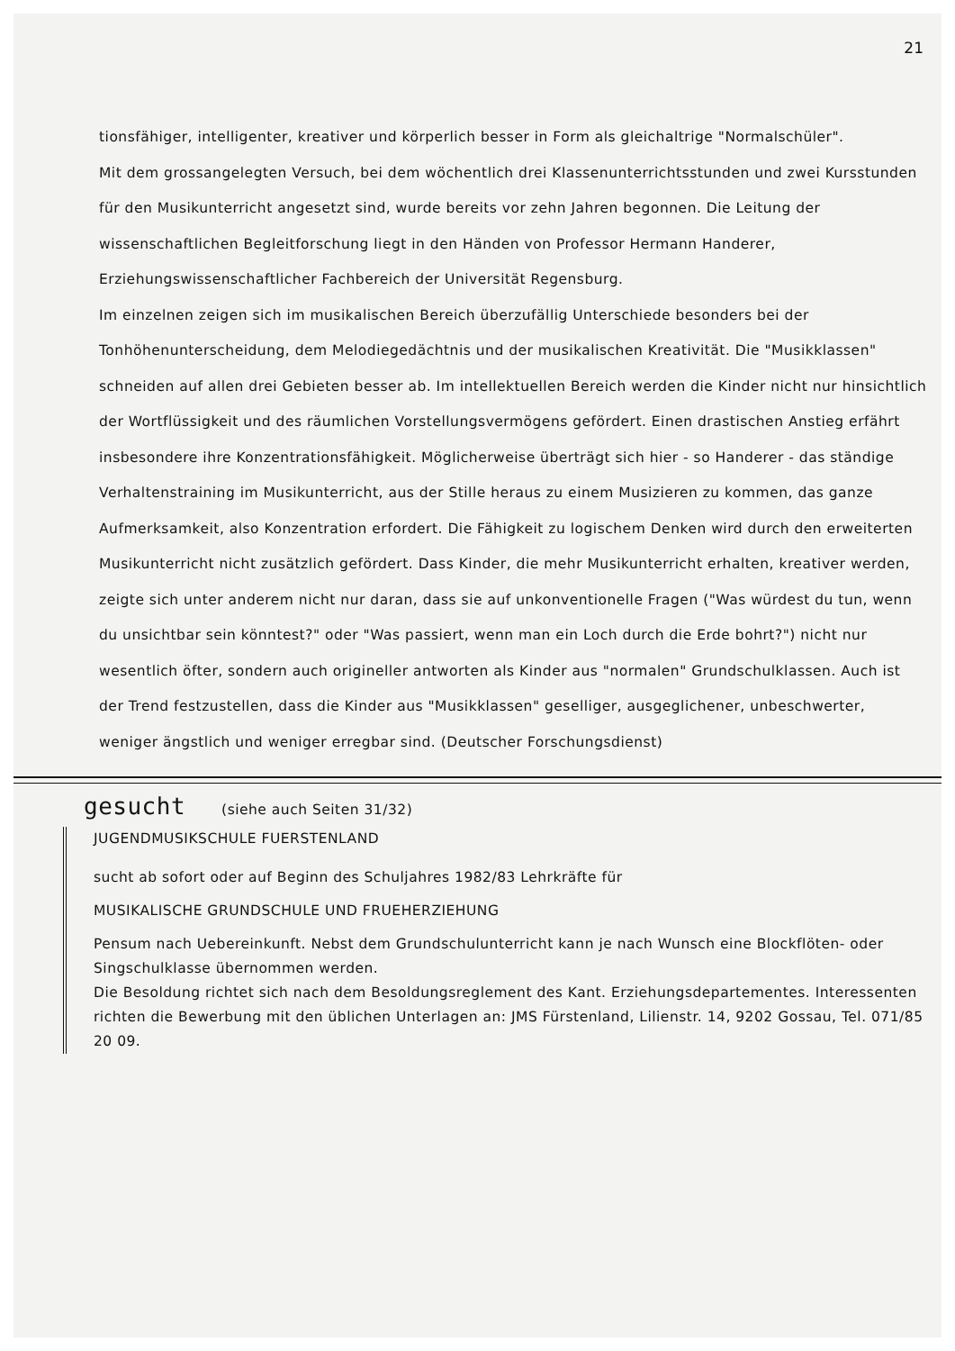21
tionsfähiger, intelligenter, kreativer und körperlich besser in Form als gleichaltrige "Normalschüler".
Mit dem grossangelegten Versuch, bei dem wöchentlich drei Klassenunterrichtsstunden und zwei Kursstunden für den Musikunterricht angesetzt sind, wurde bereits vor zehn Jahren begonnen. Die Leitung der wissenschaftlichen Begleitforschung liegt in den Händen von Professor Hermann Handerer, Erziehungswissenschaftlicher Fachbereich der Universität Regensburg.
Im einzelnen zeigen sich im musikalischen Bereich überzufällig Unterschiede besonders bei der Tonhöhenunterscheidung, dem Melodiegedächtnis und der musikalischen Kreativität. Die "Musikklassen" schneiden auf allen drei Gebieten besser ab. Im intellektuellen Bereich werden die Kinder nicht nur hinsichtlich der Wortflüssigkeit und des räumlichen Vorstellungsvermögens gefördert. Einen drastischen Anstieg erfährt insbesondere ihre Konzentrationsfähigkeit. Möglicherweise überträgt sich hier - so Handerer - das ständige Verhaltenstraining im Musikunterricht, aus der Stille heraus zu einem Musizieren zu kommen, das ganze Aufmerksamkeit, also Konzentration erfordert. Die Fähigkeit zu logischem Denken wird durch den erweiterten Musikunterricht nicht zusätzlich gefördert. Dass Kinder, die mehr Musikunterricht erhalten, kreativer werden, zeigte sich unter anderem nicht nur daran, dass sie auf unkonventionelle Fragen ("Was würdest du tun, wenn du unsichtbar sein könntest?" oder "Was passiert, wenn man ein Loch durch die Erde bohrt?") nicht nur wesentlich öfter, sondern auch origineller antworten als Kinder aus "normalen" Grundschulklassen. Auch ist der Trend festzustellen, dass die Kinder aus "Musikklassen" geselliger, ausgeglichener, unbeschwerter, weniger ängstlich und weniger erregbar sind. (Deutscher Forschungsdienst)
gesucht (siehe auch Seiten 31/32)
JUGENDMUSIKSCHULE FUERSTENLAND
sucht ab sofort oder auf Beginn des Schuljahres 1982/83 Lehrkräfte für
MUSIKALISCHE GRUNDSCHULE UND FRUEHERZIEHUNG
Pensum nach Uebereinkunft. Nebst dem Grundschulunterricht kann je nach Wunsch eine Blockflöten- oder Singschulklasse übernommen werden.
Die Besoldung richtet sich nach dem Besoldungsreglement des Kant. Erziehungsdepartementes. Interessenten richten die Bewerbung mit den üblichen Unterlagen an: JMS Fürstenland, Lilienstr. 14, 9202 Gossau, Tel. 071/85 20 09.